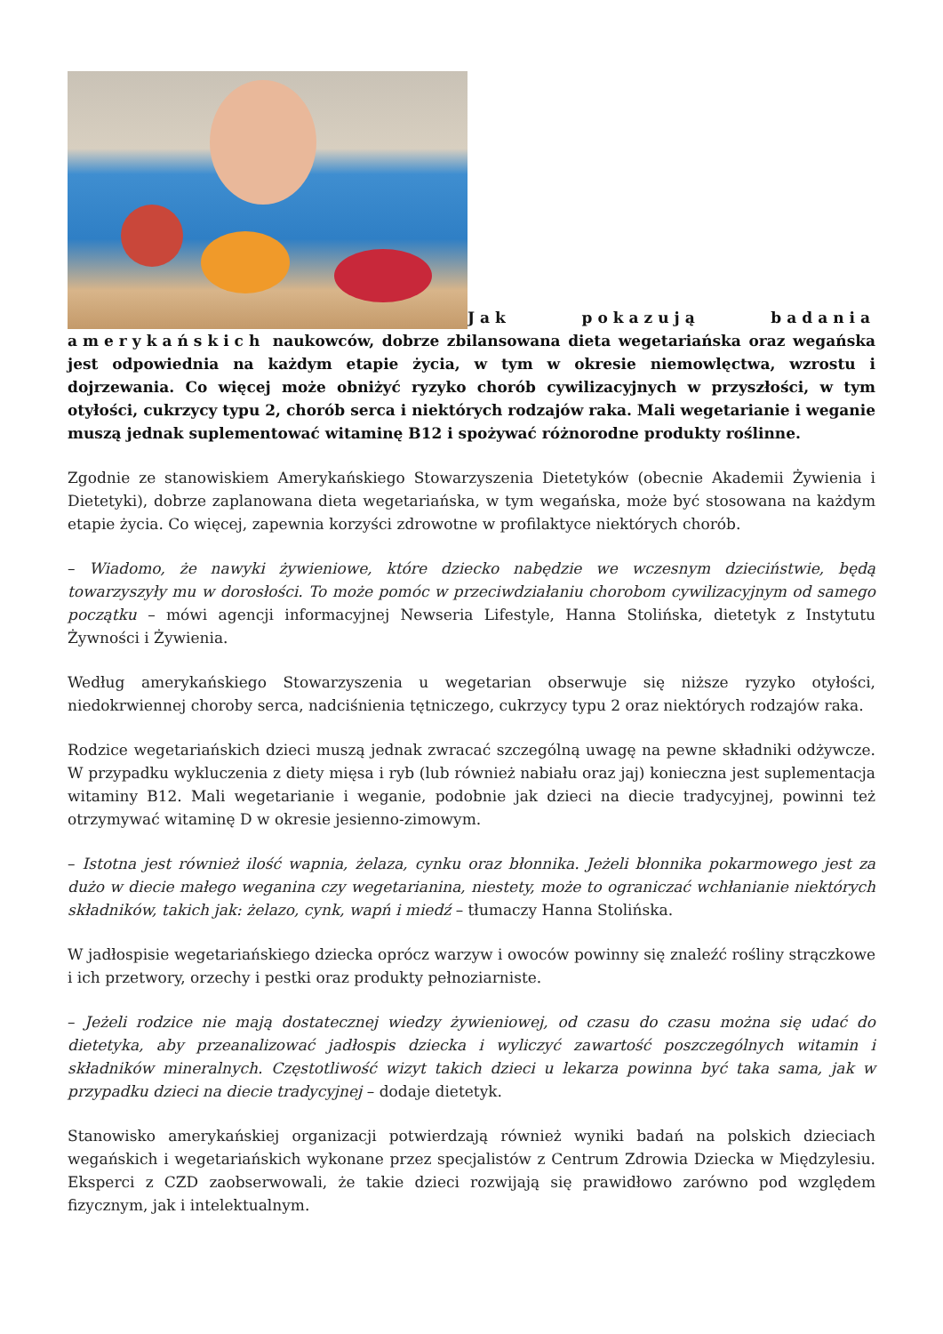Jak pokazują badania amerykańskich naukowców, dobrze zbilansowana dieta wegetariańska oraz wegańska jest odpowiednia na każdym etapie życia, w tym w okresie niemowlęctwa, wzrostu i dojrzewania. Co więcej może obniżyć ryzyko chorób cywilizacyjnych w przyszłości, w tym otyłości, cukrzycy typu 2, chorób serca i niektórych rodzajów raka. Mali wegetarianie i weganie muszą jednak suplementować witaminę B12 i spożywać różnorodne produkty roślinne.
Zgodnie ze stanowiskiem Amerykańskiego Stowarzyszenia Dietetyków (obecnie Akademii Żywienia i Dietetyki), dobrze zaplanowana dieta wegetariańska, w tym wegańska, może być stosowana na każdym etapie życia. Co więcej, zapewnia korzyści zdrowotne w profilaktyce niektórych chorób.
– Wiadomo, że nawyki żywieniowe, które dziecko nabędzie we wczesnym dzieciństwie, będą towarzyszyły mu w dorosłości. To może pomóc w przeciwdziałaniu chorobom cywilizacyjnym od samego początku – mówi agencji informacyjnej Newseria Lifestyle, Hanna Stolińska, dietetyk z Instytutu Żywności i Żywienia.
Według amerykańskiego Stowarzyszenia u wegetarian obserwuje się niższe ryzyko otyłości, niedokrwiennej choroby serca, nadciśnienia tętniczego, cukrzycy typu 2 oraz niektórych rodzajów raka.
Rodzice wegetariańskich dzieci muszą jednak zwracać szczególną uwagę na pewne składniki odżywcze. W przypadku wykluczenia z diety mięsa i ryb (lub również nabiału oraz jaj) konieczna jest suplementacja witaminy B12. Mali wegetarianie i weganie, podobnie jak dzieci na diecie tradycyjnej, powinni też otrzymywać witaminę D w okresie jesienno-zimowym.
– Istotna jest również ilość wapnia, żelaza, cynku oraz błonnika. Jeżeli błonnika pokarmowego jest za dużo w diecie małego weganina czy wegetarianina, niestety, może to ograniczać wchłanianie niektórych składników, takich jak: żelazo, cynk, wapń i miedź – tłumaczy Hanna Stolińska.
W jadłospisie wegetariańskiego dziecka oprócz warzyw i owoców powinny się znaleźć rośliny strączkowe i ich przetwory, orzechy i pestki oraz produkty pełnoziarniste.
– Jeżeli rodzice nie mają dostatecznej wiedzy żywieniowej, od czasu do czasu można się udać do dietetyka, aby przeanalizować jadłospis dziecka i wyliczyć zawartość poszczególnych witamin i składników mineralnych. Częstotliwość wizyt takich dzieci u lekarza powinna być taka sama, jak w przypadku dzieci na diecie tradycyjnej – dodaje dietetyk.
Stanowisko amerykańskiej organizacji potwierdzają również wyniki badań na polskich dzieciach wegańskich i wegetariańskich wykonane przez specjalistów z Centrum Zdrowia Dziecka w Międzylesiu. Eksperci z CZD zaobserwowali, że takie dzieci rozwijają się prawidłowo zarówno pod względem fizycznym, jak i intelektualnym.